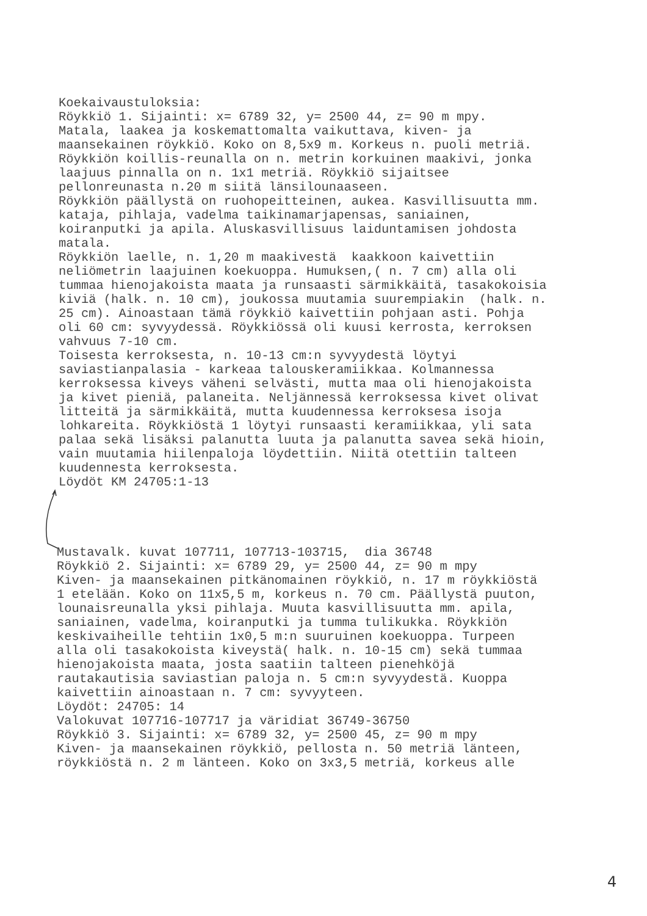Koekaivaustuloksia: Röykkiö 1. Sijainti: x= 6789 32, y= 2500 44, z= 90 m mpy. Matala, laakea ja koskemattomalta vaikuttava, kiven- ja maansekainen röykkiö. Koko on 8,5x9 m. Korkeus n. puoli metriä. Röykkiön koillis-reunalla on n. metrin korkuinen maakivi, jonka laajuus pinnalla on n. 1x1 metriä. Röykkiö sijaitsee pellonreunasta n.20 m siitä länsilounaaseen. Röykkiön päällystä on ruohopeitteinen, aukea. Kasvillisuutta mm. kataja, pihlaja, vadelma taikinamarjapensas, saniainen, koiranputki ja apila. Aluskasvillisuus laiduntamisen johdosta matala. Röykkiön laelle, n. 1,20 m maakivestä kaakkoon kaivettiin neliömetrin laajuinen koekuoppa. Humuksen,( n. 7 cm) alla oli tummaa hienojakoista maata ja runsaasti särmikkäitä, tasakokoisia kiviä (halk. n. 10 cm), joukossa muutamia suurempiakin (halk. n. 25 cm). Ainoastaan tämä röykkiö kaivettiin pohjaan asti. Pohja oli 60 cm: syvyydessä. Röykkiössä oli kuusi kerrosta, kerroksen vahvuus 7-10 cm. Toisesta kerroksesta, n. 10-13 cm:n syvyydestä löytyi saviastianpalasia - karkeaa talouskeramiikkaa. Kolmannessa kerroksessa kiveys väheni selvästi, mutta maa oli hienojakoista ja kivet pieniä, palaneita. Neljännessä kerroksessa kivet olivat litteitä ja särmikkäitä, mutta kuudennessa kerroksesa isoja lohkareita. Röykkiöstä 1 löytyi runsaasti keramiikkaa, yli sata palaa sekä lisäksi palanutta luuta ja palanutta savea sekä hioin, vain muutamia hiilenpaloja löydettiin. Niitä otettiin talteen kuudennesta kerroksesta. Löydöt KM 24705:1-13
Mustavalk. kuvat 107711, 107713-103715, dia 36748 Röykkiö 2. Sijainti: x= 6789 29, y= 2500 44, z= 90 m mpy Kiven- ja maansekainen pitkänomainen röykkiö, n. 17 m röykkiöstä 1 etelään. Koko on 11x5,5 m, korkeus n. 70 cm. Päällystä puuton, lounaisreunalla yksi pihlaja. Muuta kasvillisuutta mm. apila, saniainen, vadelma, koiranputki ja tumma tulikukka. Röykkiön keskivaiheille tehtiin 1x0,5 m:n suuruinen koekuoppa. Turpeen alla oli tasakokoista kiveystä( halk. n. 10-15 cm) sekä tummaa hienojakoista maata, josta saatiin talteen pienehköjä rautakautisia saviastian paloja n. 5 cm:n syvyydestä. Kuoppa kaivettiin ainoastaan n. 7 cm: syvyyteen. Löydöt: 24705: 14 Valokuvat 107716-107717 ja väridiat 36749-36750 Röykkiö 3. Sijainti: x= 6789 32, y= 2500 45, z= 90 m mpy Kiven- ja maansekainen röykkiö, pellosta n. 50 metriä länteen, röykkiöstä n. 2 m länteen. Koko on 3x3,5 metriä, korkeus alle
4